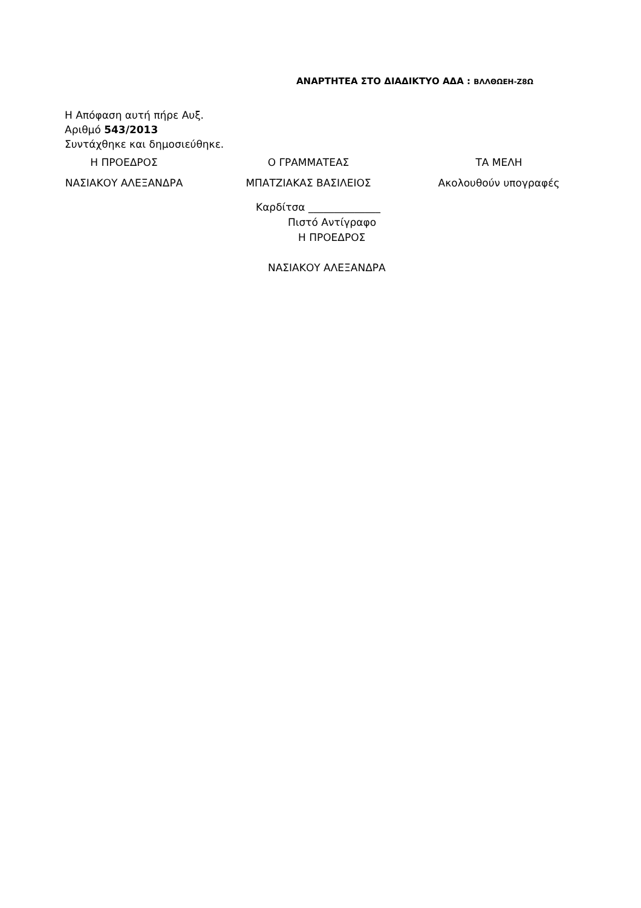ΑΝΑΡΤΗΤΕΑ ΣΤΟ ΔΙΑΔΙΚΤΥΟ ΑΔΑ : ΒΛΛΘΩΕΗ-Ζ8Ω
Η Απόφαση αυτή πήρε Αυξ.
Αριθμό 543/2013
Συντάχθηκε και δημοσιεύθηκε.
Η ΠΡΟΕΔΡΟΣ Ο ΓΡΑΜΜΑΤΕΑΣ ΤΑ ΜΕΛΗ
ΝΑΣΙΑΚΟΥ ΑΛΕΞΑΝΔΡΑ ΜΠΑΤΖΙΑΚΑΣ ΒΑΣΙΛΕΙΟΣ Ακολουθούν υπογραφές
Καρδίτσα ______________
Πιστό Αντίγραφο
Η ΠΡΟΕΔΡΟΣ
ΝΑΣΙΑΚΟΥ ΑΛΕΞΑΝΔΡΑ